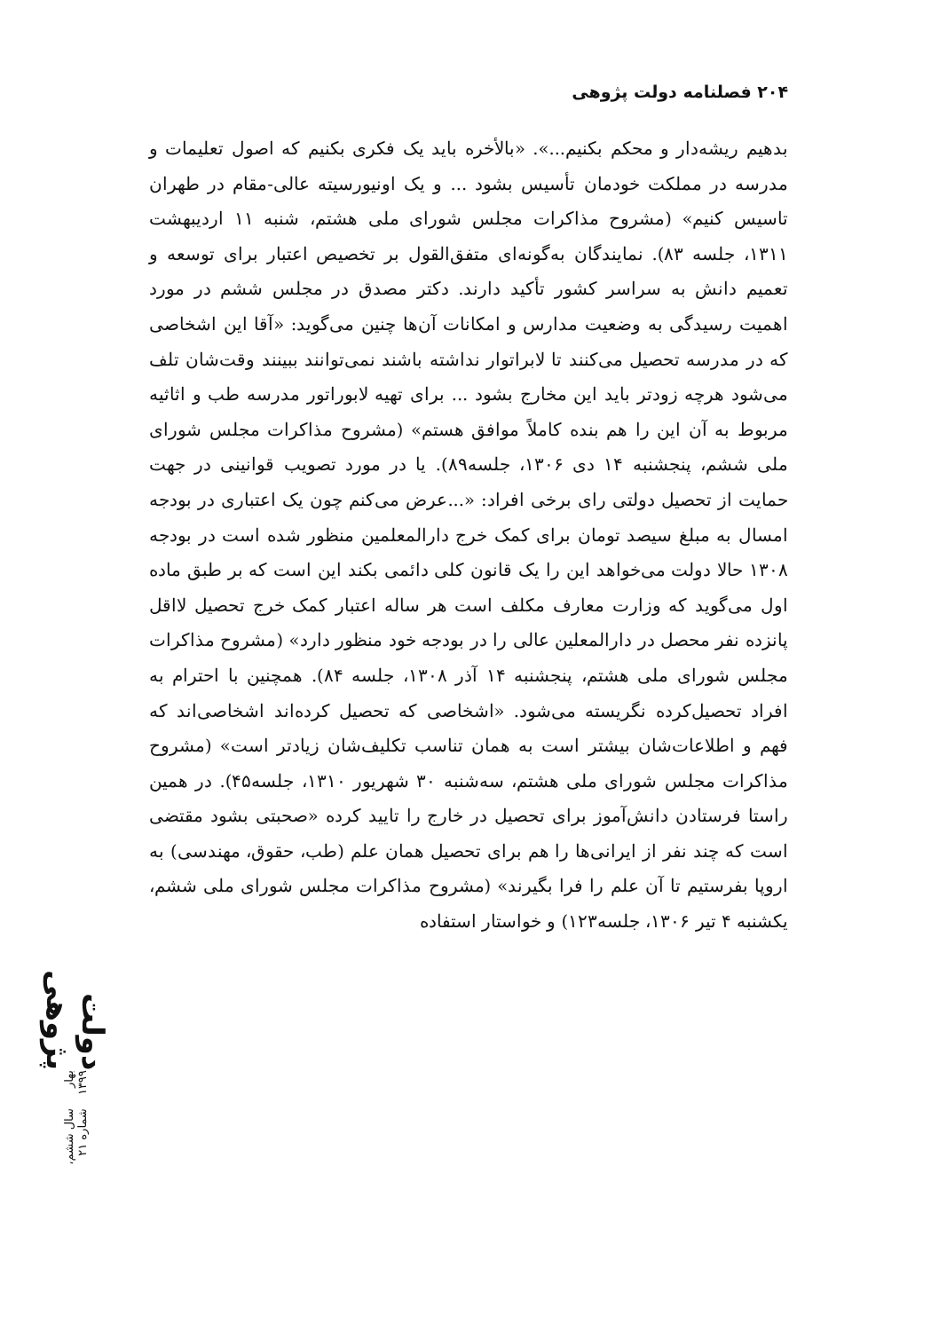۲۰۴ فصلنامه دولت پژوهی
بدهیم ریشه‌دار و محکم بکنیم...». «بالأخره باید یک فکری بکنیم که اصول تعلیمات و مدرسه در مملکت خودمان تأسیس بشود ... و یک اونیورسیته عالی-مقام در طهران تاسیس کنیم» (مشروح مذاکرات مجلس شورای ملی هشتم، شنبه ۱۱ اردیبهشت ۱۳۱۱، جلسه ۸۳). نمایندگان به‌گونه‌ای متفق‌القول بر تخصیص اعتبار برای توسعه و تعمیم دانش به سراسر کشور تأکید دارند. دکتر مصدق در مجلس ششم در مورد اهمیت رسیدگی به وضعیت مدارس و امکانات آن‌ها چنین می‌گوید: «آقا این اشخاصی که در مدرسه تحصیل می‌کنند تا لابراتوار نداشته باشند نمی‌توانند ببینند وقت‌شان تلف می‌شود هرچه زودتر باید این مخارج بشود ... برای تهیه لابوراتور مدرسه طب و اثاثیه مربوط به آن این را هم بنده کاملاً موافق هستم» (مشروح مذاکرات مجلس شورای ملی ششم، پنجشنبه ۱۴ دی ۱۳۰۶، جلسه۸۹). یا در مورد تصویب قوانینی در جهت حمایت از تحصیل دولتی رای برخی افراد: «...عرض می‌کنم چون یک اعتباری در بودجه امسال به مبلغ سیصد تومان برای کمک خرج دارالمعلمین منظور شده است در بودجه ۱۳۰۸ حالا دولت می‌خواهد این را یک قانون کلی دائمی بکند این است که بر طبق ماده اول می‌گوید که وزارت معارف مکلف است هر ساله اعتبار کمک خرج تحصیل لااقل پانزده نفر محصل در دارالمعلین عالی را در بودجه خود منظور دارد» (مشروح مذاکرات مجلس شورای ملی هشتم، پنجشنبه ۱۴ آذر ۱۳۰۸، جلسه ۸۴). همچنین با احترام به افراد تحصیل‌کرده نگریسته می‌شود. «اشخاصی که تحصیل کرده‌اند اشخاصی‌اند که فهم و اطلاعات‌شان بیشتر است به همان تناسب تکلیف‌شان زیادتر است» (مشروح مذاکرات مجلس شورای ملی هشتم، سه‌شنبه ۳۰ شهریور ۱۳۱۰، جلسه۴۵). در همین راستا فرستادن دانش‌آموز برای تحصیل در خارج را تایید کرده «صحبتی بشود مقتضی است که چند نفر از ایرانی‌ها را هم برای تحصیل همان علم (طب، حقوق، مهندسی) به اروپا بفرستیم تا آن علم را فرا بگیرند» (مشروح مذاکرات مجلس شورای ملی ششم، یکشنبه ۴ تیر ۱۳۰۶، جلسه۱۲۳) و خواستار استفاده
دولت پژوهی
بهار ۱۳۹۹
سال ششم، شماره ۲۱